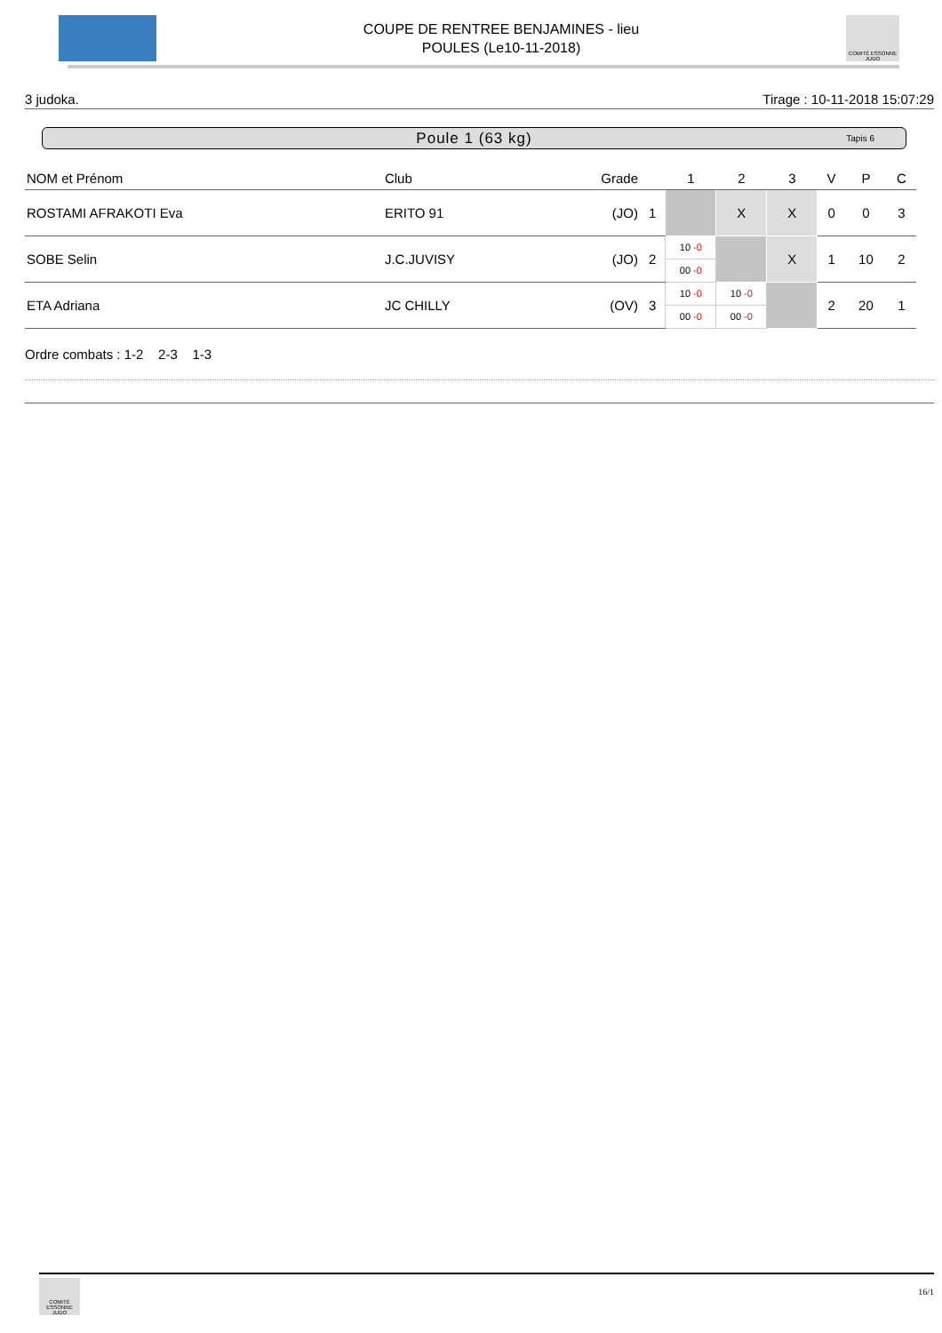COUPE DE RENTREE BENJAMINES - lieu
POULES (Le10-11-2018)
COMITÉ ESSONNE JUDO
3 judoka. Tirage : 10-11-2018 15:07:29
Poule 1 (63 kg) Tapis 6
| NOM et Prénom | Club | Grade | | 1 | 2 | 3 | V | P | C |
| --- | --- | --- | --- | --- | --- | --- | --- | --- | --- |
| ROSTAMI AFRAKOTI Eva | ERITO 91 | (JO) | 1 | | X | X | 0 | 0 | 3 |
| SOBE Selin | J.C.JUVISY | (JO) | 2 | 10 -0 00 -0 | | X | 1 | 10 | 2 |
| ETA Adriana | JC CHILLY | (OV) | 3 | 10 -0 00 -0 | 10 -0 00 -0 | | 2 | 20 | 1 |
Ordre combats : 1-2 2-3 1-3
COMITÉ ESSONNE JUDO
16/1